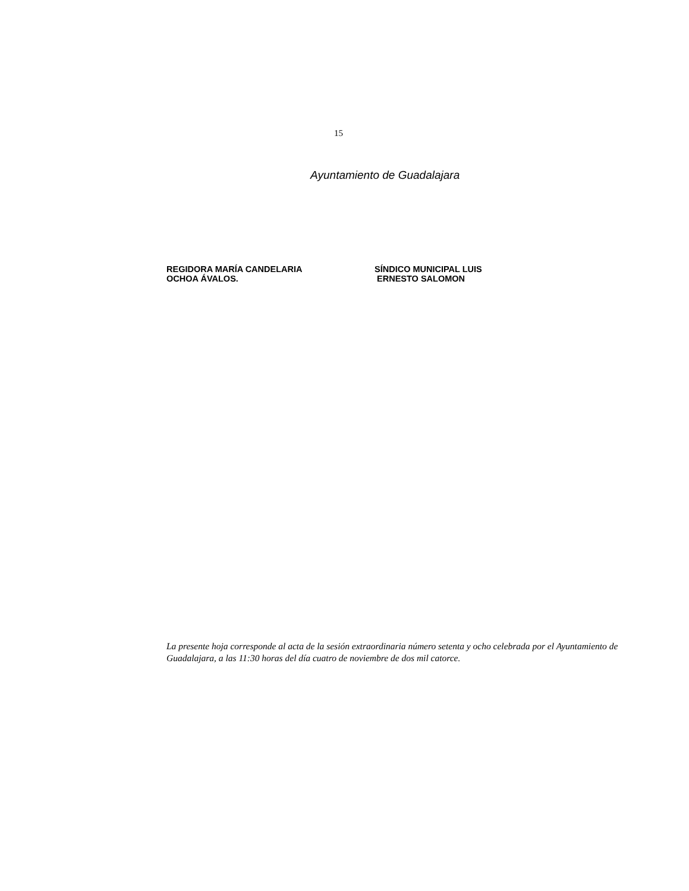15
Ayuntamiento de Guadalajara
REGIDORA MARÍA CANDELARIA
OCHOA ÁVALOS.
SÍNDICO MUNICIPAL LUIS
ERNESTO SALOMON
La presente hoja corresponde al acta de la sesión extraordinaria número setenta y ocho celebrada por el Ayuntamiento de Guadalajara, a las 11:30 horas del día cuatro de noviembre de dos mil catorce.